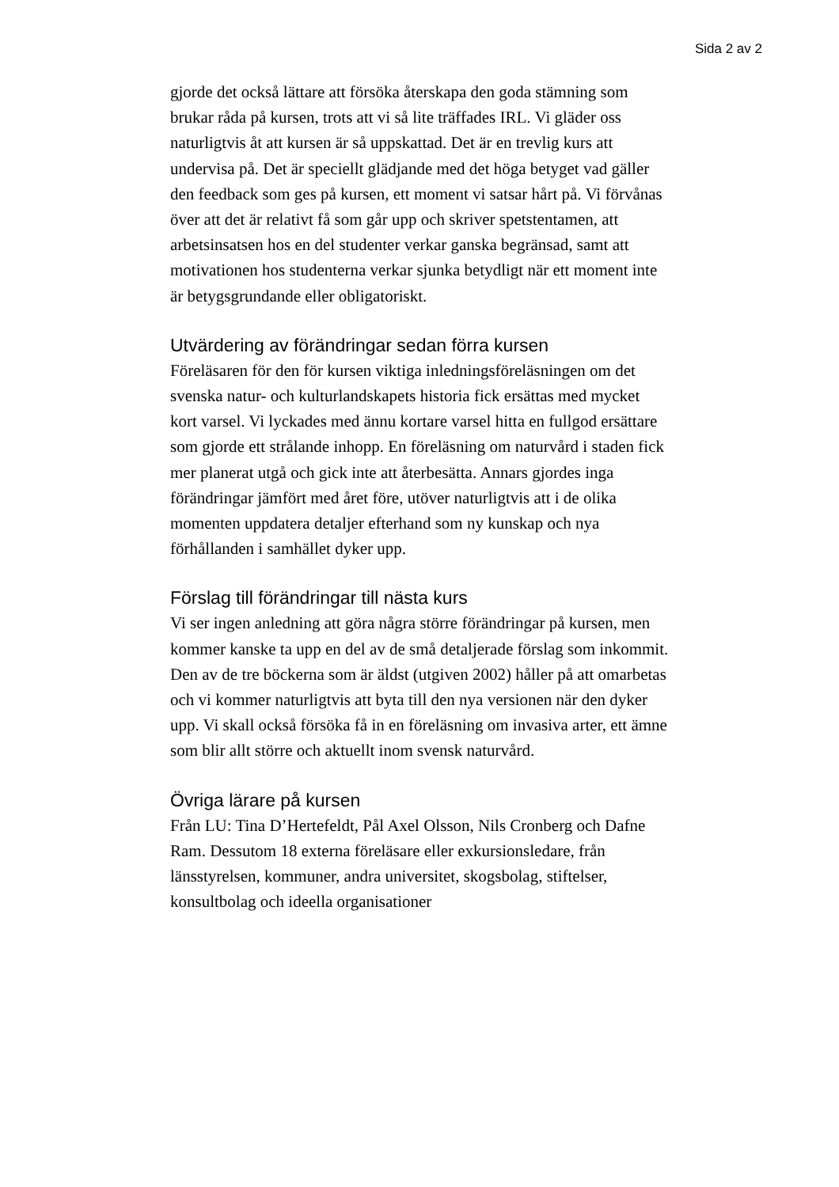Sida 2 av 2
gjorde det också lättare att försöka återskapa den goda stämning som brukar råda på kursen, trots att vi så lite träffades IRL. Vi gläder oss naturligtvis åt att kursen är så uppskattad. Det är en trevlig kurs att undervisa på. Det är speciellt glädjande med det höga betyget vad gäller den feedback som ges på kursen, ett moment vi satsar hårt på. Vi förvånas över att det är relativt få som går upp och skriver spetstentamen, att arbetsinsatsen hos en del studenter verkar ganska begränsad, samt att motivationen hos studenterna verkar sjunka betydligt när ett moment inte är betygsgrundande eller obligatoriskt.
Utvärdering av förändringar sedan förra kursen
Föreläsaren för den för kursen viktiga inledningsföreläsningen om det svenska natur- och kulturlandskapets historia fick ersättas med mycket kort varsel. Vi lyckades med ännu kortare varsel hitta en fullgod ersättare som gjorde ett strålande inhopp. En föreläsning om naturvård i staden fick mer planerat utgå och gick inte att återbesätta. Annars gjordes inga förändringar jämfört med året före, utöver naturligtvis att i de olika momenten uppdatera detaljer efterhand som ny kunskap och nya förhållanden i samhället dyker upp.
Förslag till förändringar till nästa kurs
Vi ser ingen anledning att göra några större förändringar på kursen, men kommer kanske ta upp en del av de små detaljerade förslag som inkommit. Den av de tre böckerna som är äldst (utgiven 2002) håller på att omarbetas och vi kommer naturligtvis att byta till den nya versionen när den dyker upp. Vi skall också försöka få in en föreläsning om invasiva arter, ett ämne som blir allt större och aktuellt inom svensk naturvård.
Övriga lärare på kursen
Från LU: Tina D’Hertefeldt, Pål Axel Olsson, Nils Cronberg och Dafne Ram. Dessutom 18 externa föreläsare eller exkursionsledare, från länsstyrelsen, kommuner, andra universitet, skogsbolag, stiftelser, konsultbolag och ideella organisationer